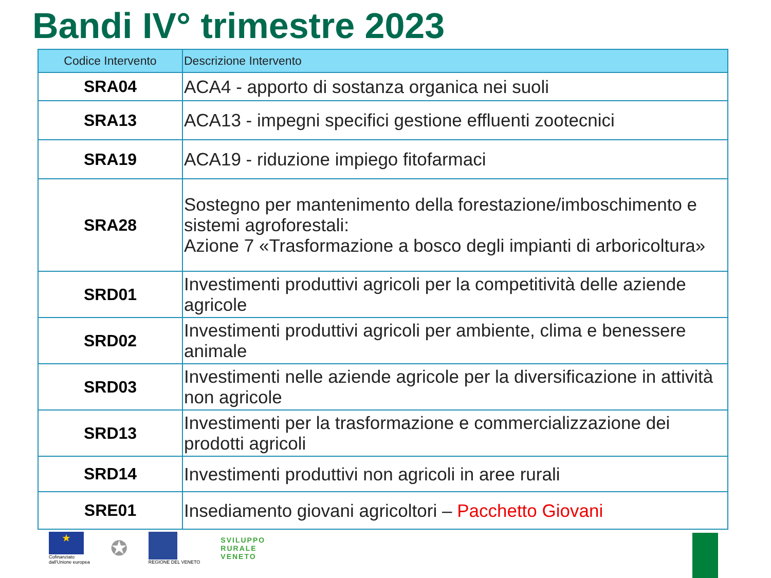Bandi IV° trimestre 2023
| Codice Intervento | Descrizione Intervento |
| --- | --- |
| SRA04 | ACA4 - apporto di sostanza organica nei suoli |
| SRA13 | ACA13 - impegni specifici gestione effluenti zootecnici |
| SRA19 | ACA19 - riduzione impiego fitofarmaci |
| SRA28 | Sostegno per mantenimento della forestazione/imboschimento e sistemi agroforestali: Azione 7 «Trasformazione a bosco degli impianti di arboricoltura» |
| SRD01 | Investimenti produttivi agricoli per la competitività delle aziende agricole |
| SRD02 | Investimenti produttivi agricoli per ambiente, clima e benessere animale |
| SRD03 | Investimenti nelle aziende agricole per la diversificazione in attività non agricole |
| SRD13 | Investimenti per la trasformazione e commercializzazione dei prodotti agricoli |
| SRD14 | Investimenti produttivi non agricoli in aree rurali |
| SRE01 | Insediamento giovani agricoltori – Pacchetto Giovani |
★
Cofinanziato
dall'Unione europea
✪
REGIONE DEL VENETO
SVILUPPO
RURALE
VENETO